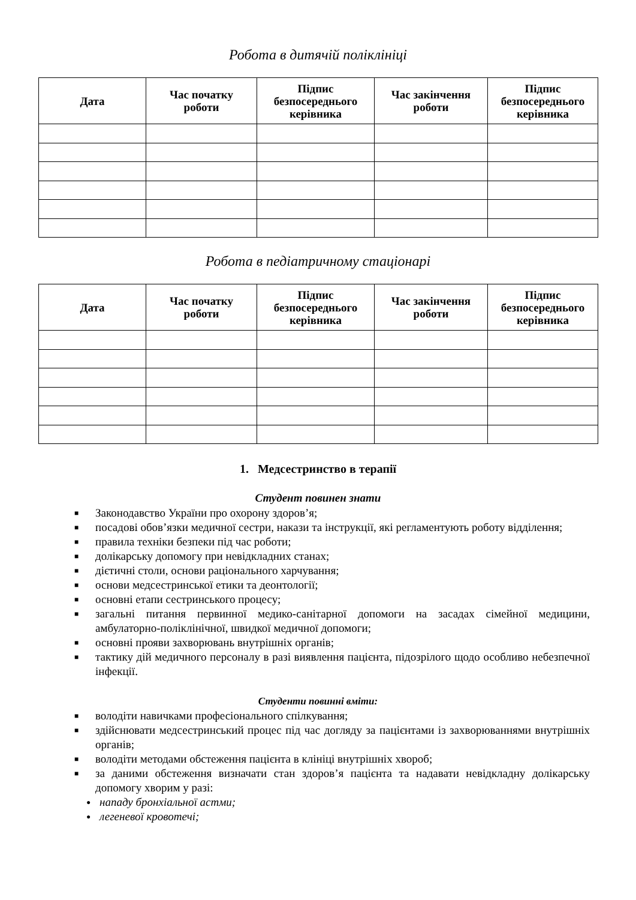Робота в дитячій поліклініці
| Дата | Час початку роботи | Підпис безпосереднього керівника | Час закінчення роботи | Підпис безпосереднього керівника |
| --- | --- | --- | --- | --- |
Робота в педіатричному стаціонарі
| Дата | Час початку роботи | Підпис безпосереднього керівника | Час закінчення роботи | Підпис безпосереднього керівника |
| --- | --- | --- | --- | --- |
1. Медсестринство в терапії
Студент повинен знати
■ Законодавство України про охорону здоров’я;
■ посадові обов’язки медичної сестри, накази та інструкції, які регламентують роботу відділення;
■ правила техніки безпеки під час роботи;
■ долікарську допомогу при невідкладних станах;
■ дієтичні столи, основи раціонального харчування;
■ основи медсестринської етики та деонтології;
■ основні етапи сестринського процесу;
■ загальні питання первинної медико-санітарної допомоги на засадах сімейної медицини, амбулаторно-поліклінічної, швидкої медичної допомоги;
■ основні прояви захворювань внутрішніх органів;
■ тактику дій медичного персоналу в разі виявлення пацієнта, підозрілого щодо особливо небезпечної інфекції.
Студенти повинні вміти:
■ володіти навичками професіонального спілкування;
■ здійснювати медсестринський процес під час догляду за пацієнтами із захворюваннями внутрішніх органів;
■ володіти методами обстеження пацієнта в клініці внутрішніх хвороб;
■ за даними обстеження визначати стан здоров’я пацієнта та надавати невідкладну долікарську допомогу хворим у разі:
● нападу бронхіальної астми;
● легеневої кровотечі;